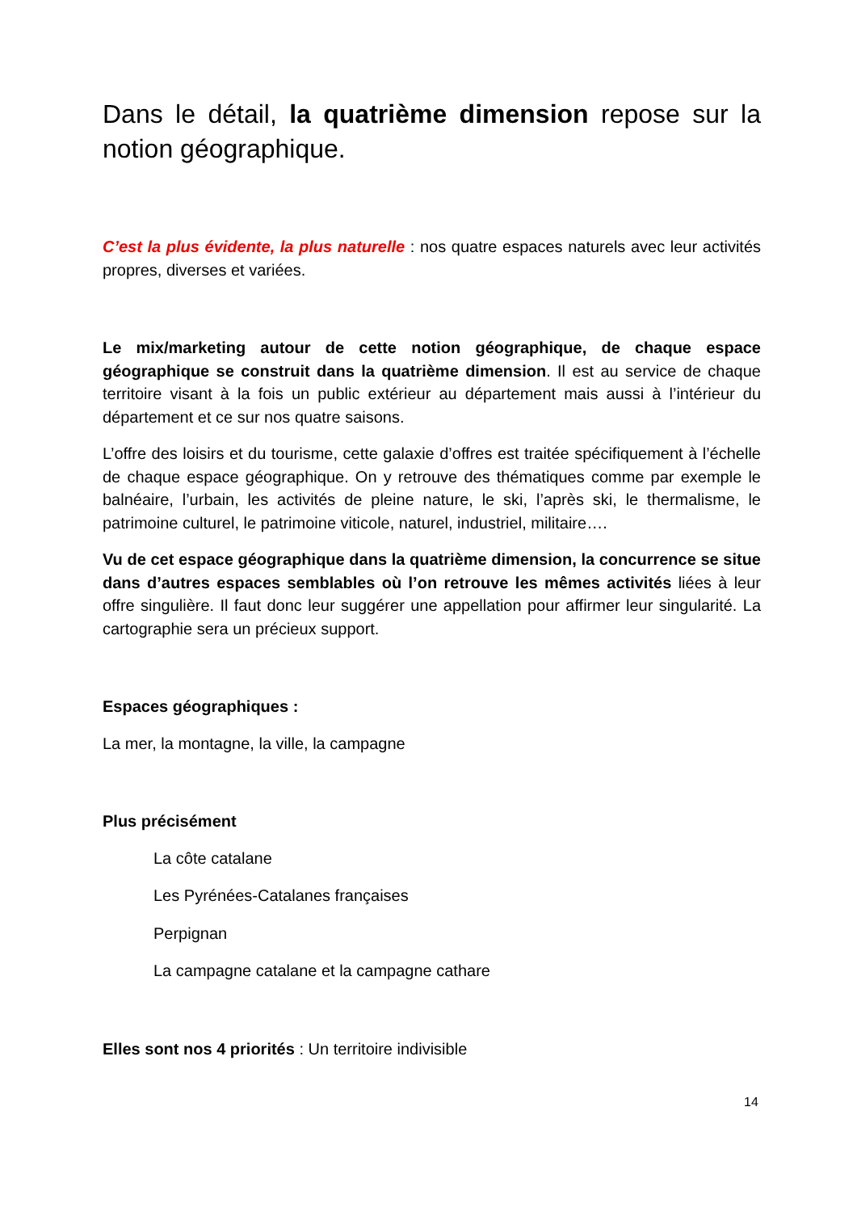Dans le détail, la quatrième dimension repose sur la notion géographique.
C’est la plus évidente, la plus naturelle : nos quatre espaces naturels avec leur activités propres, diverses et variées.
Le mix/marketing autour de cette notion géographique, de chaque espace géographique se construit dans la quatrième dimension. Il est au service de chaque territoire visant à la fois un public extérieur au département mais aussi à l’intérieur du département et ce sur nos quatre saisons.
L’offre des loisirs et du tourisme, cette galaxie d’offres est traitée spécifiquement à l’échelle de chaque espace géographique. On y retrouve des thématiques comme par exemple le balnéaire, l’urbain, les activités de pleine nature, le ski, l’après ski, le thermalisme, le patrimoine culturel, le patrimoine viticole, naturel, industriel, militaire….
Vu de cet espace géographique dans la quatrième dimension, la concurrence se situe dans d’autres espaces semblables où l’on retrouve les mêmes activités liées à leur offre singulière. Il faut donc leur suggérer une appellation pour affirmer leur singularité. La cartographie sera un précieux support.
Espaces géographiques :
La mer, la montagne, la ville, la campagne
Plus précisément
La côte catalane
Les Pyrénées-Catalanes françaises
Perpignan
La campagne catalane et la campagne cathare
Elles sont nos 4 priorités : Un territoire indivisible
14